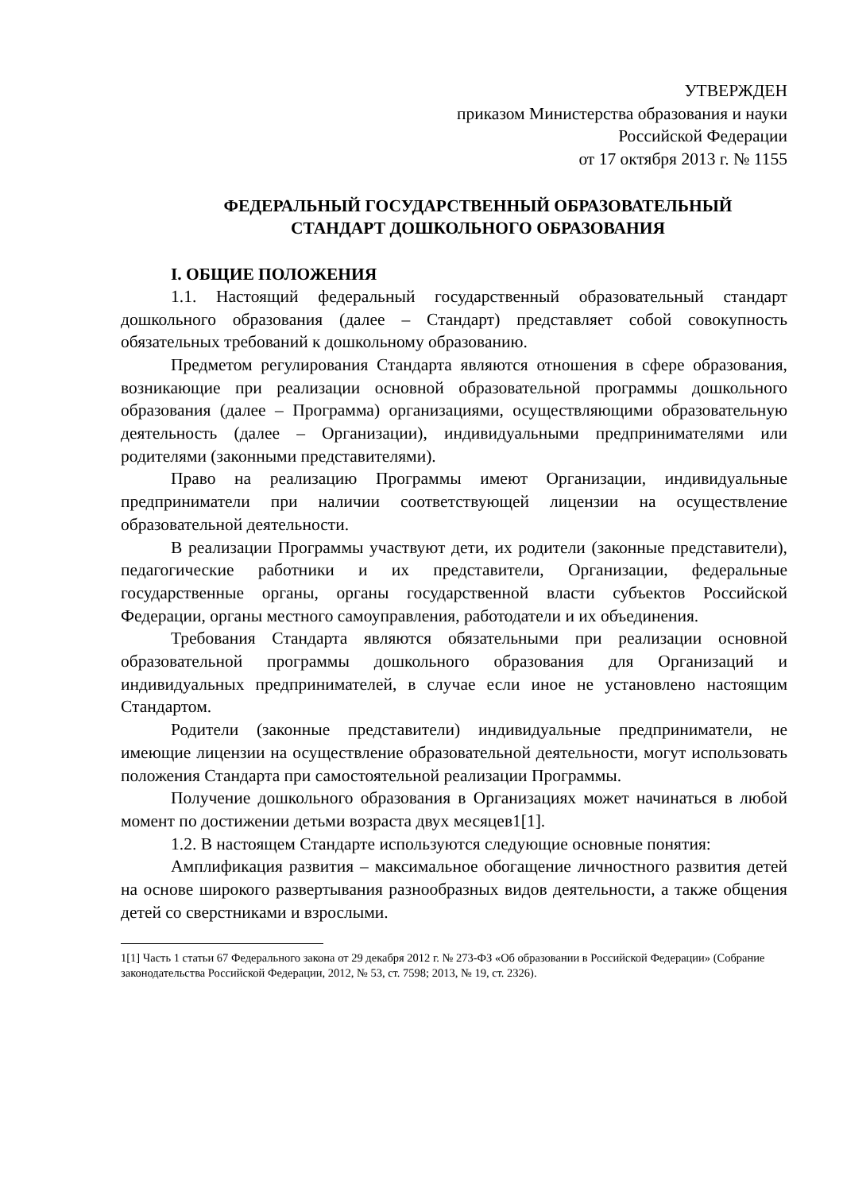УТВЕРЖДЕН
приказом Министерства образования и науки
Российской Федерации
от 17 октября 2013 г. № 1155
ФЕДЕРАЛЬНЫЙ ГОСУДАРСТВЕННЫЙ ОБРАЗОВАТЕЛЬНЫЙ
СТАНДАРТ ДОШКОЛЬНОГО ОБРАЗОВАНИЯ
I. ОБЩИЕ ПОЛОЖЕНИЯ
1.1. Настоящий федеральный государственный образовательный стандарт дошкольного образования (далее – Стандарт) представляет собой совокупность обязательных требований к дошкольному образованию.
Предметом регулирования Стандарта являются отношения в сфере образования, возникающие при реализации основной образовательной программы дошкольного образования (далее – Программа) организациями, осуществляющими образовательную деятельность (далее – Организации), индивидуальными предпринимателями или родителями (законными представителями).
Право на реализацию Программы имеют Организации, индивидуальные предприниматели при наличии соответствующей лицензии на осуществление образовательной деятельности.
В реализации Программы участвуют дети, их родители (законные представители), педагогические работники и их представители, Организации, федеральные государственные органы, органы государственной власти субъектов Российской Федерации, органы местного самоуправления, работодатели и их объединения.
Требования Стандарта являются обязательными при реализации основной образовательной программы дошкольного образования для Организаций и индивидуальных предпринимателей, в случае если иное не установлено настоящим Стандартом.
Родители (законные представители) индивидуальные предприниматели, не имеющие лицензии на осуществление образовательной деятельности, могут использовать положения Стандарта при самостоятельной реализации Программы.
Получение дошкольного образования в Организациях может начинаться в любой момент по достижении детьми возраста двух месяцев1[1].
1.2. В настоящем Стандарте используются следующие основные понятия:
Амплификация развития – максимальное обогащение личностного развития детей на основе широкого развертывания разнообразных видов деятельности, а также общения детей со сверстниками и взрослыми.
1[1] Часть 1 статьи 67 Федерального закона от 29 декабря 2012 г. № 273-ФЗ «Об образовании в Российской Федерации» (Собрание законодательства Российской Федерации, 2012, № 53, ст. 7598; 2013, № 19, ст. 2326).